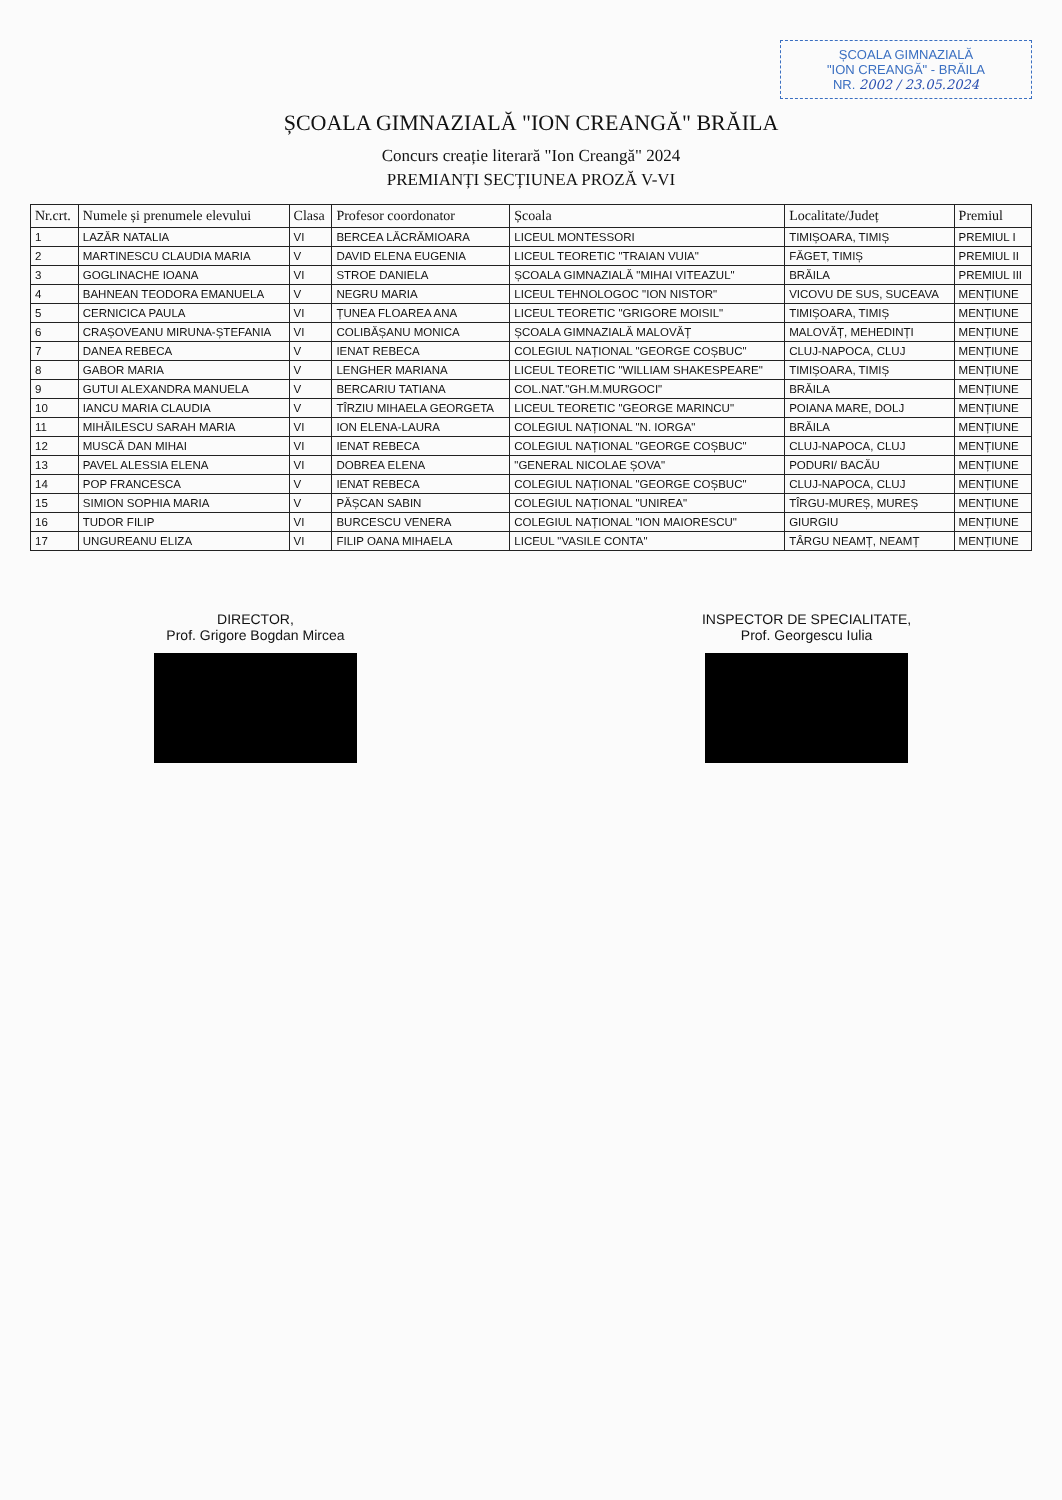ȘCOALA GIMNAZIALĂ
"ION CREANGĂ" - BRĂILA
NR. 2002 / 23.05.2024
ȘCOALA GIMNAZIALĂ "ION CREANGĂ" BRĂILA
Concurs creație literară "Ion Creangă" 2024
PREMIANȚI SECȚIUNEA PROZĂ V-VI
| Nr.crt. | Numele și prenumele elevului | Clasa | Profesor coordonator | Școala | Localitate/Județ | Premiul |
| --- | --- | --- | --- | --- | --- | --- |
| 1 | LAZĂR NATALIA | VI | BERCEA LĂCRĂMIOARA | LICEUL MONTESSORI | TIMIȘOARA, TIMIȘ | PREMIUL I |
| 2 | MARTINESCU CLAUDIA MARIA | V | DAVID ELENA EUGENIA | LICEUL TEORETIC "TRAIAN VUIA" | FĂGET, TIMIȘ | PREMIUL II |
| 3 | GOGLINACHE IOANA | VI | STROE DANIELA | ȘCOALA GIMNAZIALĂ "MIHAI VITEAZUL" | BRĂILA | PREMIUL III |
| 4 | BAHNEAN TEODORA EMANUELA | V | NEGRU MARIA | LICEUL TEHNOLOGOC "ION NISTOR" | VICOVU DE SUS, SUCEAVA | MENȚIUNE |
| 5 | CERNICICA PAULA | VI | ȚUNEA FLOAREA ANA | LICEUL TEORETIC "GRIGORE MOISIL" | TIMIȘOARA, TIMIȘ | MENȚIUNE |
| 6 | CRAȘOVEANU MIRUNA-ȘTEFANIA | VI | COLIBĂȘANU MONICA | ȘCOALA GIMNAZIALĂ MALOVĂȚ | MALOVĂȚ, MEHEDINȚI | MENȚIUNE |
| 7 | DANEA REBECA | V | IENAT REBECA | COLEGIUL NAȚIONAL "GEORGE COȘBUC" | CLUJ-NAPOCA, CLUJ | MENȚIUNE |
| 8 | GABOR MARIA | V | LENGHER MARIANA | LICEUL TEORETIC "WILLIAM SHAKESPEARE" | TIMIȘOARA, TIMIȘ | MENȚIUNE |
| 9 | GUTUI ALEXANDRA MANUELA | V | BERCARIU TATIANA | COL.NAT."GH.M.MURGOCI" | BRĂILA | MENȚIUNE |
| 10 | IANCU MARIA CLAUDIA | V | TÎRZIU MIHAELA GEORGETA | LICEUL TEORETIC "GEORGE MARINCU" | POIANA MARE, DOLJ | MENȚIUNE |
| 11 | MIHĂILESCU SARAH MARIA | VI | ION ELENA-LAURA | COLEGIUL NAȚIONAL "N. IORGA" | BRĂILA | MENȚIUNE |
| 12 | MUSCĂ DAN MIHAI | VI | IENAT REBECA | COLEGIUL NAȚIONAL "GEORGE COȘBUC" | CLUJ-NAPOCA, CLUJ | MENȚIUNE |
| 13 | PAVEL ALESSIA ELENA | VI | DOBREA ELENA | "GENERAL NICOLAE ȘOVA" | PODURI/ BACĂU | MENȚIUNE |
| 14 | POP FRANCESCA | V | IENAT REBECA | COLEGIUL NAȚIONAL "GEORGE COȘBUC" | CLUJ-NAPOCA, CLUJ | MENȚIUNE |
| 15 | SIMION SOPHIA MARIA | V | PĂȘCAN SABIN | COLEGIUL NAȚIONAL "UNIREA" | TÎRGU-MUREȘ, MUREȘ | MENȚIUNE |
| 16 | TUDOR FILIP | VI | BURCESCU VENERA | COLEGIUL NAȚIONAL "ION MAIORESCU" | GIURGIU | MENȚIUNE |
| 17 | UNGUREANU ELIZA | VI | FILIP OANA MIHAELA | LICEUL "VASILE CONTA" | TÂRGU NEAMȚ, NEAMȚ | MENȚIUNE |
DIRECTOR,
Prof. Grigore Bogdan Mircea
INSPECTOR DE SPECIALITATE,
Prof. Georgescu Iulia